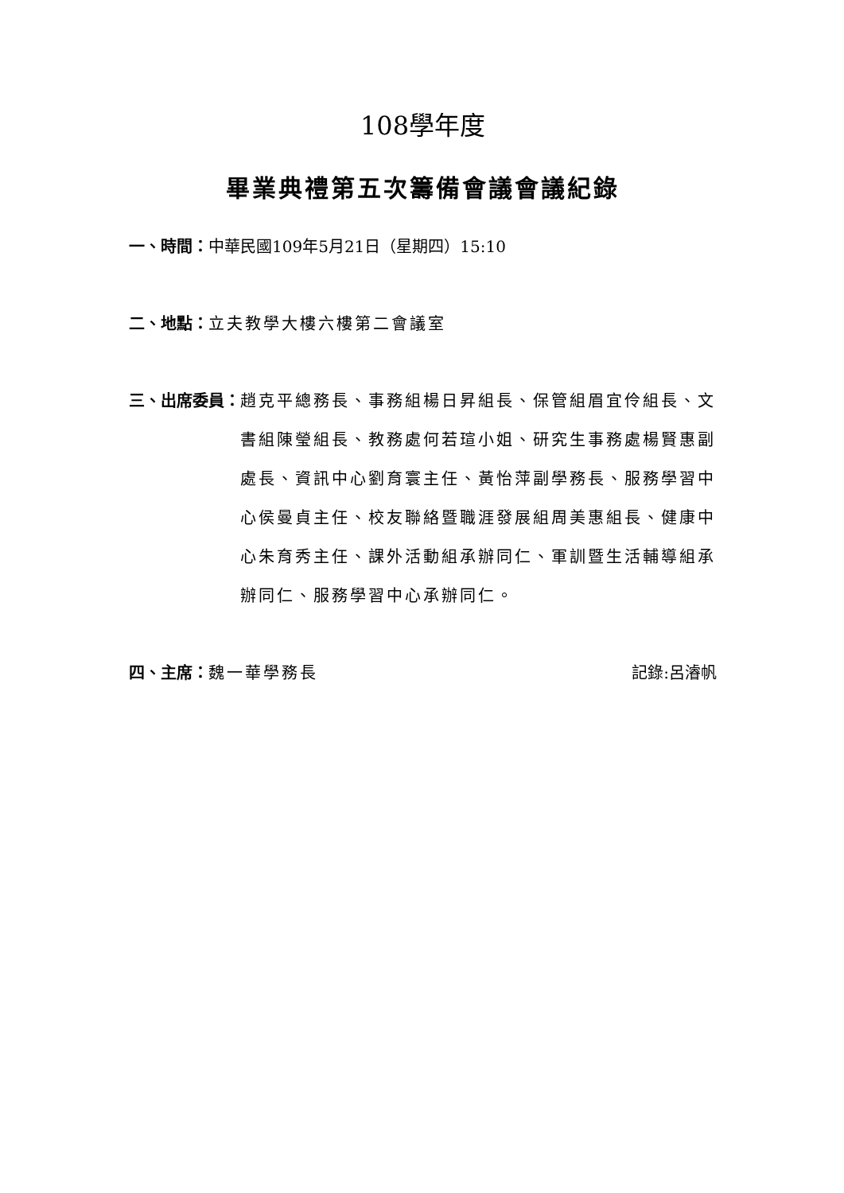108學年度
畢業典禮第五次籌備會議會議紀錄
一、時間： 中華民國109年5月21日（星期四）15:10
二、地點： 立夫教學大樓六樓第二會議室
三、出席委員： 趙克平總務長、事務組楊日昇組長、保管組眉宜伶組長、文書組陳瑩組長、教務處何若瑄小姐、研究生事務處楊賢惠副處長、資訊中心劉育寰主任、黃怡萍副學務長、服務學習中心侯曼貞主任、校友聯絡暨職涯發展組周美惠組長、健康中心朱育秀主任、課外活動組承辦同仁、軍訓暨生活輔導組承辦同仁、服務學習中心承辦同仁。
四、主席：魏一華學務長 記錄:呂濬帆